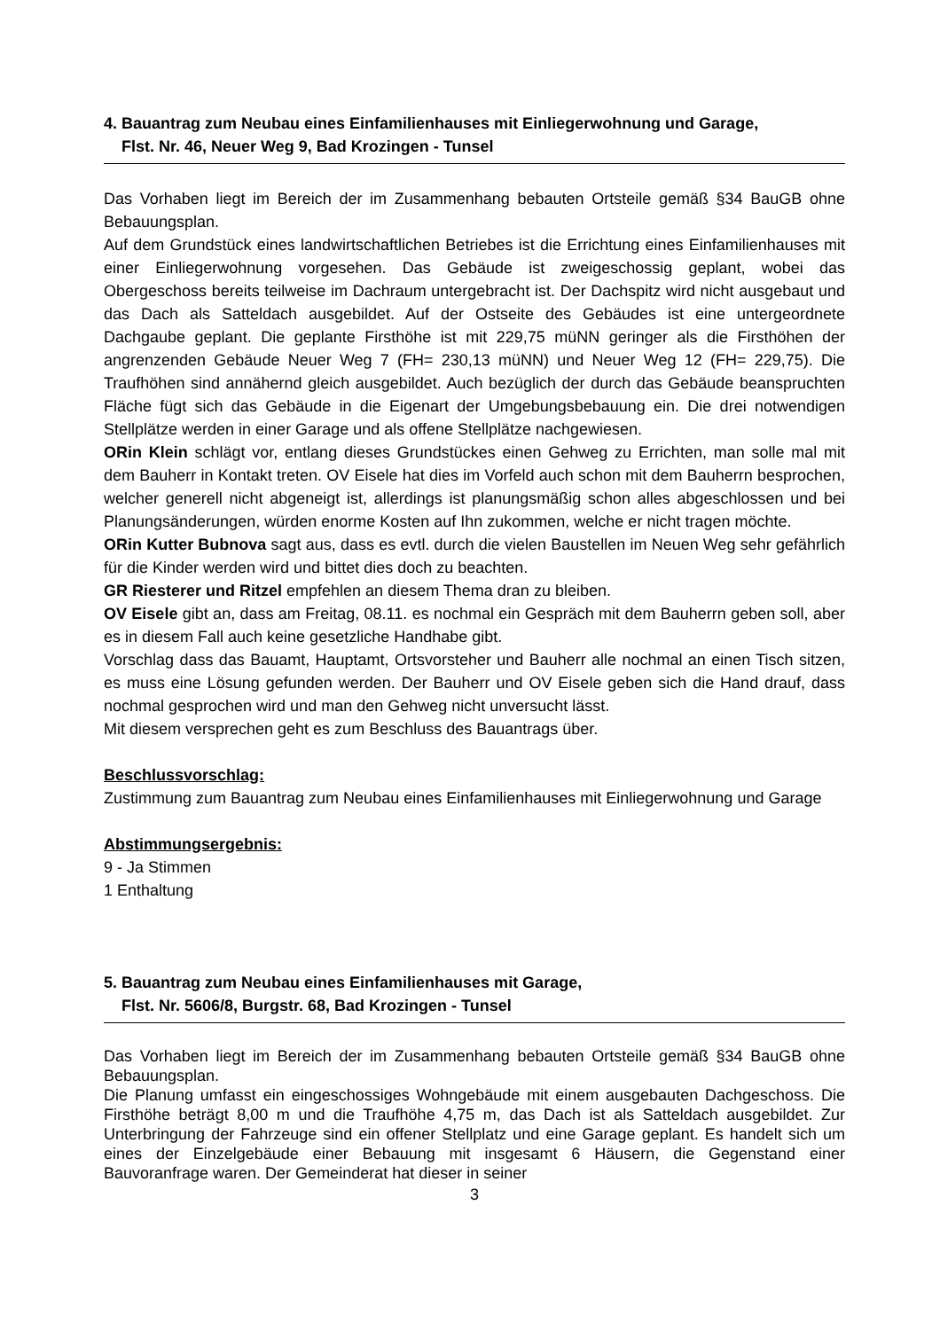4. Bauantrag zum Neubau eines Einfamilienhauses mit Einliegerwohnung und Garage,
Flst. Nr. 46, Neuer Weg 9, Bad Krozingen - Tunsel
Das Vorhaben liegt im Bereich der im Zusammenhang bebauten Ortsteile gemäß §34 BauGB ohne Bebauungsplan.
Auf dem Grundstück eines landwirtschaftlichen Betriebes ist die Errichtung eines Einfamilienhauses mit einer Einliegerwohnung vorgesehen. Das Gebäude ist zweigeschossig geplant, wobei das Obergeschoss bereits teilweise im Dachraum untergebracht ist. Der Dachspitz wird nicht ausgebaut und das Dach als Satteldach ausgebildet. Auf der Ostseite des Gebäudes ist eine untergeordnete Dachgaube geplant. Die geplante Firsthöhe ist mit 229,75 müNN geringer als die Firsthöhen der angrenzenden Gebäude Neuer Weg 7 (FH= 230,13 müNN) und Neuer Weg 12 (FH= 229,75). Die Traufhöhen sind annähernd gleich ausgebildet. Auch bezüglich der durch das Gebäude beanspruchten Fläche fügt sich das Gebäude in die Eigenart der Umgebungsbebauung ein. Die drei notwendigen Stellplätze werden in einer Garage und als offene Stellplätze nachgewiesen.
ORin Klein schlägt vor, entlang dieses Grundstückes einen Gehweg zu Errichten, man solle mal mit dem Bauherr in Kontakt treten. OV Eisele hat dies im Vorfeld auch schon mit dem Bauherrn besprochen, welcher generell nicht abgeneigt ist, allerdings ist planungsmäßig schon alles abgeschlossen und bei Planungsänderungen, würden enorme Kosten auf Ihn zukommen, welche er nicht tragen möchte.
ORin Kutter Bubnova sagt aus, dass es evtl. durch die vielen Baustellen im Neuen Weg sehr gefährlich für die Kinder werden wird und bittet dies doch zu beachten.
GR Riesterer und Ritzel empfehlen an diesem Thema dran zu bleiben.
OV Eisele gibt an, dass am Freitag, 08.11. es nochmal ein Gespräch mit dem Bauherrn geben soll, aber es in diesem Fall auch keine gesetzliche Handhabe gibt.
Vorschlag dass das Bauamt, Hauptamt, Ortsvorsteher und Bauherr alle nochmal an einen Tisch sitzen, es muss eine Lösung gefunden werden. Der Bauherr und OV Eisele geben sich die Hand drauf, dass nochmal gesprochen wird und man den Gehweg nicht unversucht lässt.
Mit diesem versprechen geht es zum Beschluss des Bauantrags über.
Beschlussvorschlag:
Zustimmung zum Bauantrag zum Neubau eines Einfamilienhauses mit Einliegerwohnung und Garage
Abstimmungsergebnis:
9 - Ja Stimmen
1 Enthaltung
5. Bauantrag zum Neubau eines Einfamilienhauses mit Garage,
Flst. Nr. 5606/8, Burgstr. 68, Bad Krozingen - Tunsel
Das Vorhaben liegt im Bereich der im Zusammenhang bebauten Ortsteile gemäß §34 BauGB ohne Bebauungsplan.
Die Planung umfasst ein eingeschossiges Wohngebäude mit einem ausgebauten Dachgeschoss. Die Firsthöhe beträgt 8,00 m und die Traufhöhe 4,75 m, das Dach ist als Satteldach ausgebildet. Zur Unterbringung der Fahrzeuge sind ein offener Stellplatz und eine Garage geplant. Es handelt sich um eines der Einzelgebäude einer Bebauung mit insgesamt 6 Häusern, die Gegenstand einer Bauvoranfrage waren. Der Gemeinderat hat dieser in seiner
3